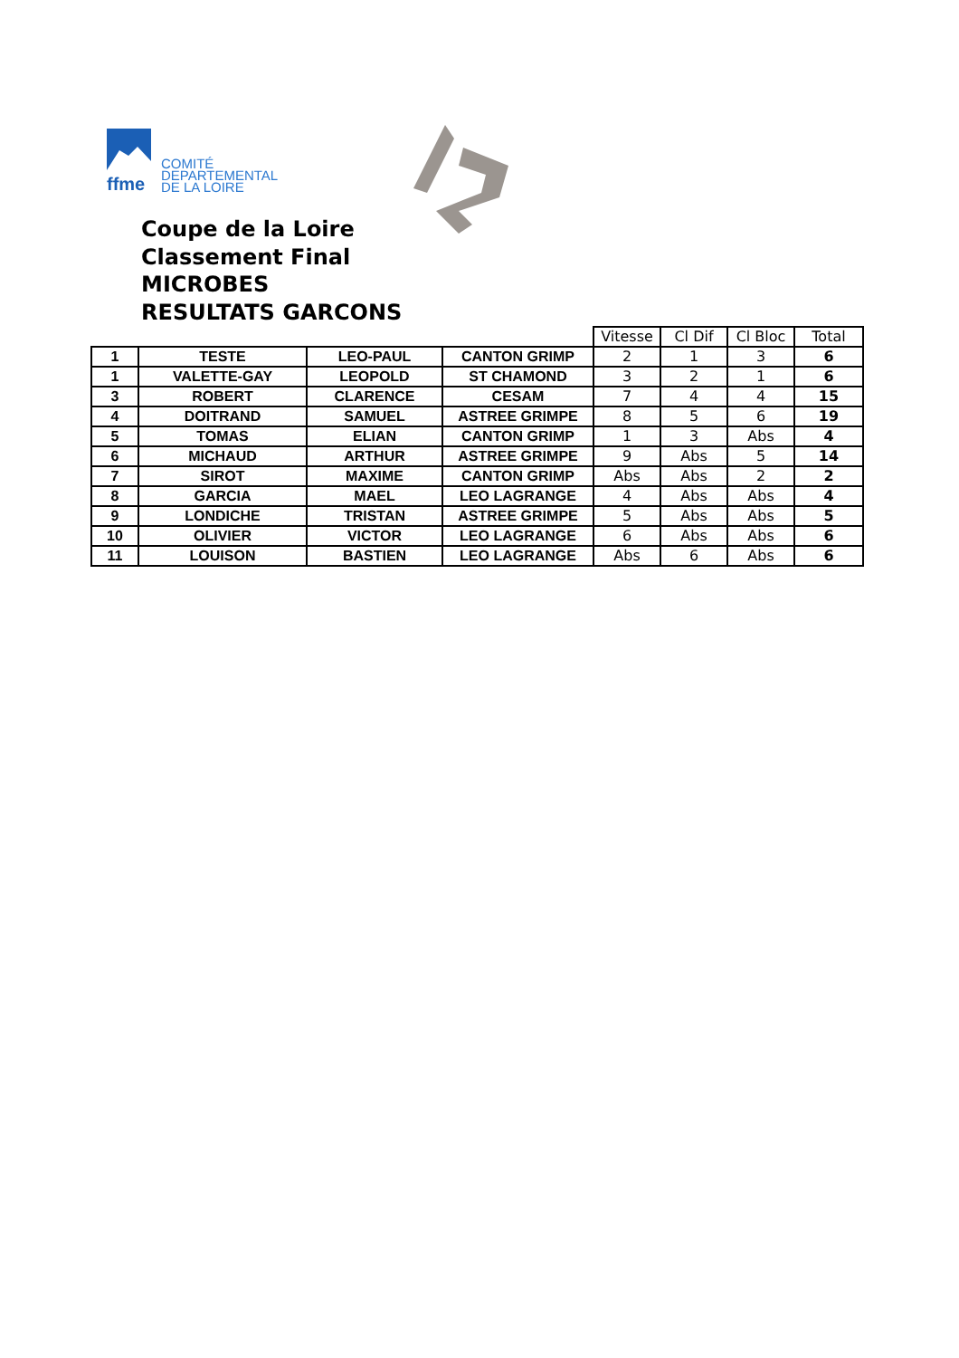ffme
COMITÉ
DEPARTEMENTAL
DE LA LOIRE
Coupe de la Loire
Classement Final
MICROBES
RESULTATS GARCONS
| | | | | Vitesse | Cl Dif | Cl Bloc | Total |
| 1 | TESTE | LEO-PAUL | CANTON GRIMP | 2 | 1 | 3 | 6 |
| 1 | VALETTE-GAY | LEOPOLD | ST CHAMOND | 3 | 2 | 1 | 6 |
| 3 | ROBERT | CLARENCE | CESAM | 7 | 4 | 4 | 15 |
| 4 | DOITRAND | SAMUEL | ASTREE GRIMPE | 8 | 5 | 6 | 19 |
| 5 | TOMAS | ELIAN | CANTON GRIMP | 1 | 3 | Abs | 4 |
| 6 | MICHAUD | ARTHUR | ASTREE GRIMPE | 9 | Abs | 5 | 14 |
| 7 | SIROT | MAXIME | CANTON GRIMP | Abs | Abs | 2 | 2 |
| 8 | GARCIA | MAEL | LEO LAGRANGE | 4 | Abs | Abs | 4 |
| 9 | LONDICHE | TRISTAN | ASTREE GRIMPE | 5 | Abs | Abs | 5 |
| 10 | OLIVIER | VICTOR | LEO LAGRANGE | 6 | Abs | Abs | 6 |
| 11 | LOUISON | BASTIEN | LEO LAGRANGE | Abs | 6 | Abs | 6 |